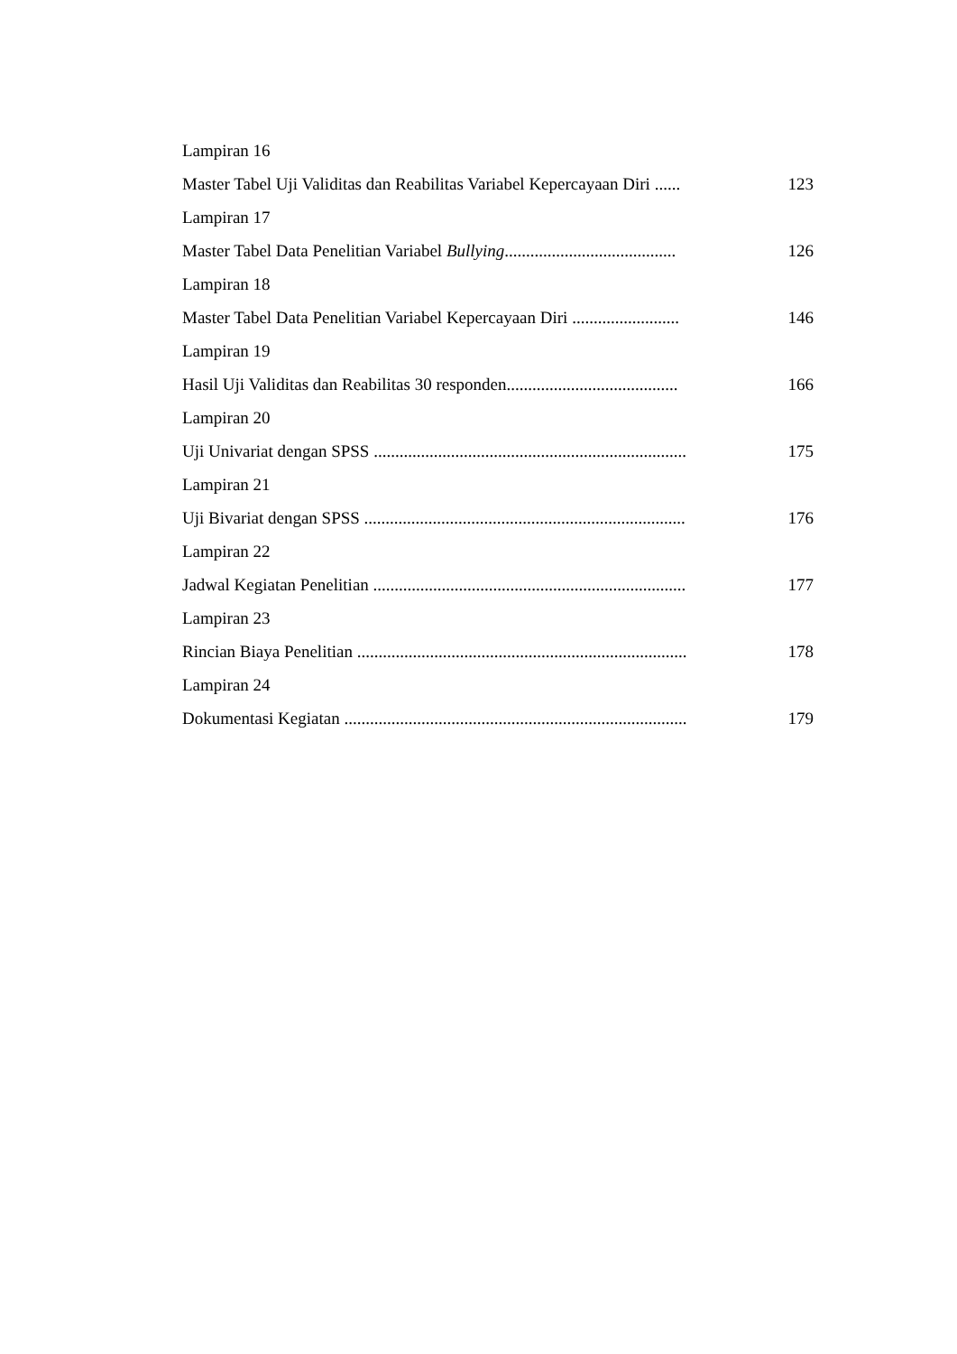Lampiran 16
Master Tabel Uji Validitas dan Reabilitas Variabel Kepercayaan Diri ...... 123
Lampiran 17
Master Tabel Data Penelitian Variabel Bullying........................................ 126
Lampiran 18
Master Tabel Data Penelitian Variabel Kepercayaan Diri ......................... 146
Lampiran 19
Hasil Uji Validitas dan Reabilitas 30 responden........................................ 166
Lampiran 20
Uji Univariat dengan SPSS ......................................................................... 175
Lampiran 21
Uji Bivariat dengan SPSS ........................................................................... 176
Lampiran 22
Jadwal Kegiatan Penelitian ......................................................................... 177
Lampiran 23
Rincian Biaya Penelitian ............................................................................. 178
Lampiran 24
Dokumentasi Kegiatan ................................................................................ 179